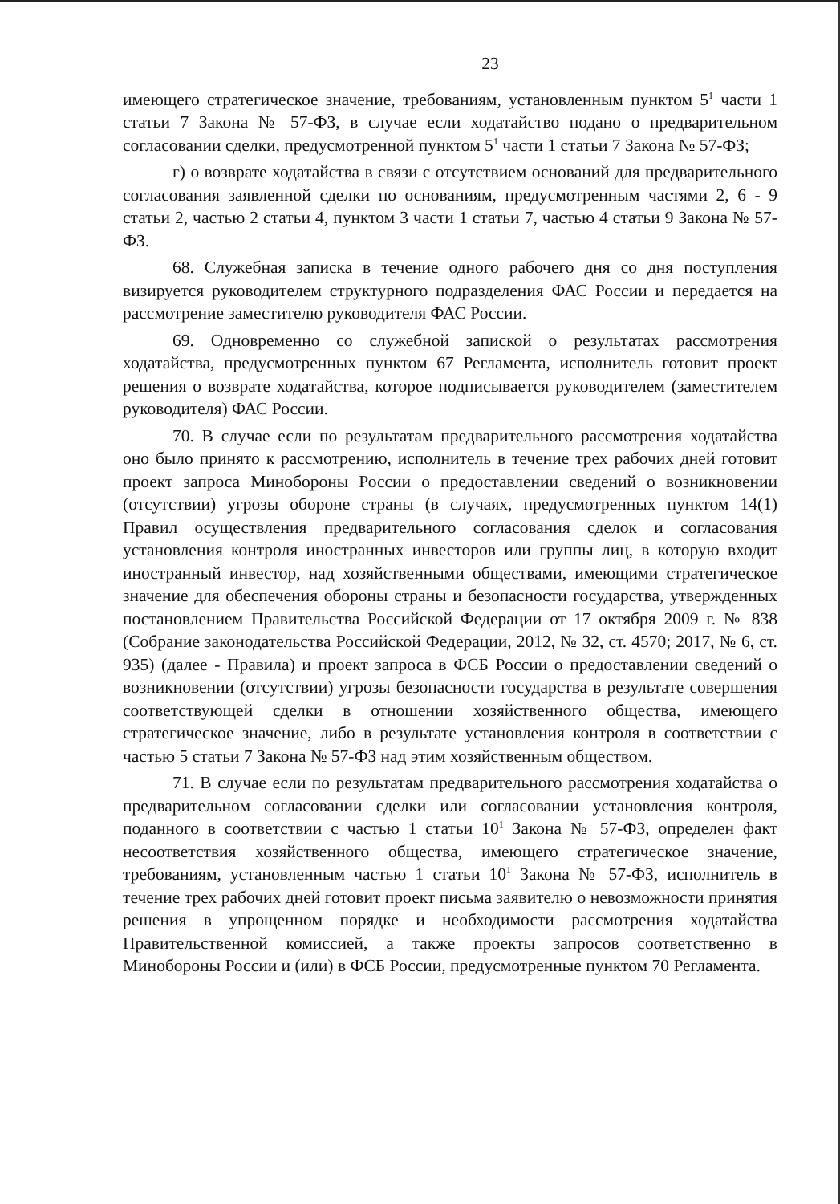23
имеющего стратегическое значение, требованиям, установленным пунктом 5<sup>1</sup> части 1 статьи 7 Закона № 57-ФЗ, в случае если ходатайство подано о предварительном согласовании сделки, предусмотренной пунктом 5<sup>1</sup> части 1 статьи 7 Закона № 57-ФЗ;
г) о возврате ходатайства в связи с отсутствием оснований для предварительного согласования заявленной сделки по основаниям, предусмотренным частями 2, 6 - 9 статьи 2, частью 2 статьи 4, пунктом 3 части 1 статьи 7, частью 4 статьи 9 Закона № 57-ФЗ.
68. Служебная записка в течение одного рабочего дня со дня поступления визируется руководителем структурного подразделения ФАС России и передается на рассмотрение заместителю руководителя ФАС России.
69. Одновременно со служебной запиской о результатах рассмотрения ходатайства, предусмотренных пунктом 67 Регламента, исполнитель готовит проект решения о возврате ходатайства, которое подписывается руководителем (заместителем руководителя) ФАС России.
70. В случае если по результатам предварительного рассмотрения ходатайства оно было принято к рассмотрению, исполнитель в течение трех рабочих дней готовит проект запроса Минобороны России о предоставлении сведений о возникновении (отсутствии) угрозы обороне страны (в случаях, предусмотренных пунктом 14(1) Правил осуществления предварительного согласования сделок и согласования установления контроля иностранных инвесторов или группы лиц, в которую входит иностранный инвестор, над хозяйственными обществами, имеющими стратегическое значение для обеспечения обороны страны и безопасности государства, утвержденных постановлением Правительства Российской Федерации от 17 октября 2009 г. № 838 (Собрание законодательства Российской Федерации, 2012, № 32, ст. 4570; 2017, № 6, ст. 935) (далее - Правила) и проект запроса в ФСБ России о предоставлении сведений о возникновении (отсутствии) угрозы безопасности государства в результате совершения соответствующей сделки в отношении хозяйственного общества, имеющего стратегическое значение, либо в результате установления контроля в соответствии с частью 5 статьи 7 Закона № 57-ФЗ над этим хозяйственным обществом.
71. В случае если по результатам предварительного рассмотрения ходатайства о предварительном согласовании сделки или согласовании установления контроля, поданного в соответствии с частью 1 статьи 10<sup>1</sup> Закона № 57-ФЗ, определен факт несоответствия хозяйственного общества, имеющего стратегическое значение, требованиям, установленным частью 1 статьи 10<sup>1</sup> Закона № 57-ФЗ, исполнитель в течение трех рабочих дней готовит проект письма заявителю о невозможности принятия решения в упрощенном порядке и необходимости рассмотрения ходатайства Правительственной комиссией, а также проекты запросов соответственно в Минобороны России и (или) в ФСБ России, предусмотренные пунктом 70 Регламента.